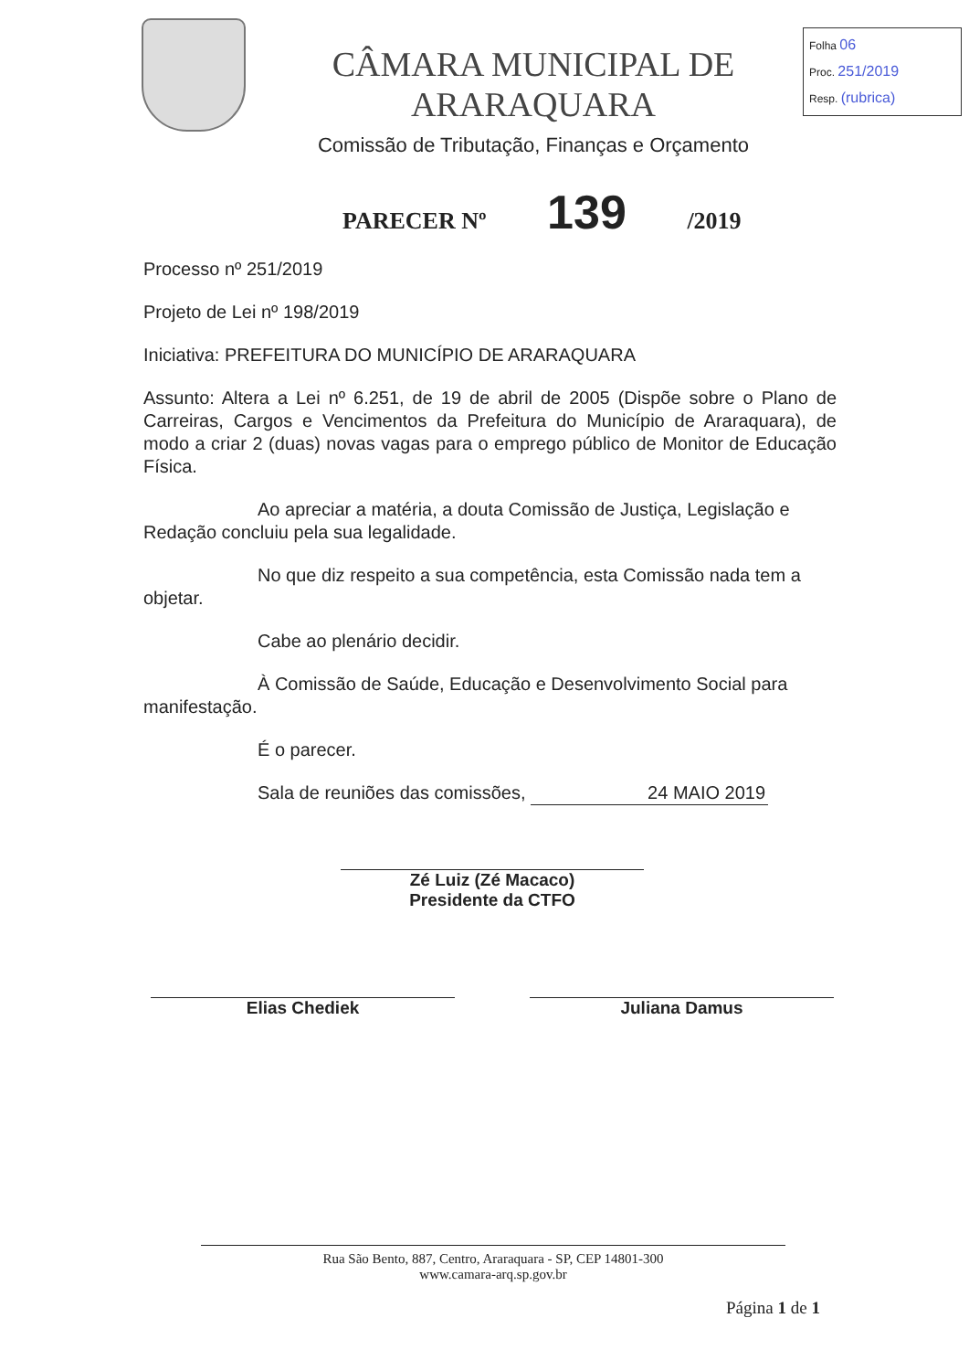CÂMARA MUNICIPAL DE ARARAQUARA
Comissão de Tributação, Finanças e Orçamento
Folha 06
Proc. 251/2019
Resp. (rubrica)
PARECER Nº 139 /2019
Processo nº 251/2019
Projeto de Lei nº 198/2019
Iniciativa: PREFEITURA DO MUNICÍPIO DE ARARAQUARA
Assunto: Altera a Lei nº 6.251, de 19 de abril de 2005 (Dispõe sobre o Plano de Carreiras, Cargos e Vencimentos da Prefeitura do Município de Araraquara), de modo a criar 2 (duas) novas vagas para o emprego público de Monitor de Educação Física.
Ao apreciar a matéria, a douta Comissão de Justiça, Legislação e Redação concluiu pela sua legalidade.
No que diz respeito a sua competência, esta Comissão nada tem a objetar.
Cabe ao plenário decidir.
À Comissão de Saúde, Educação e Desenvolvimento Social para manifestação.
É o parecer.
Sala de reuniões das comissões, 24 MAIO 2019
Zé Luiz (Zé Macaco)
Presidente da CTFO
Elias Chediek Juliana Damus
Rua São Bento, 887, Centro, Araraquara - SP, CEP 14801-300
www.camara-arq.sp.gov.br
Página 1 de 1